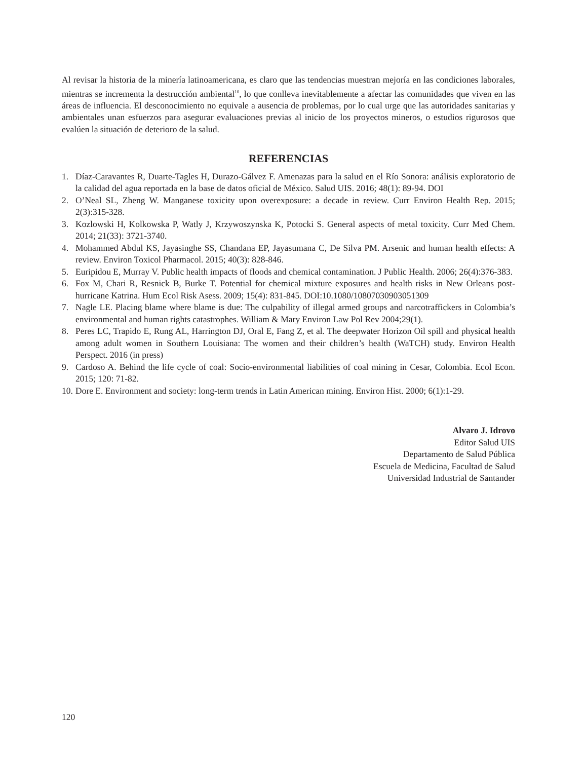Al revisar la historia de la minería latinoamericana, es claro que las tendencias muestran mejoría en las condiciones laborales, mientras se incrementa la destrucción ambiental<sup>10</sup>, lo que conlleva inevitablemente a afectar las comunidades que viven en las áreas de influencia. El desconocimiento no equivale a ausencia de problemas, por lo cual urge que las autoridades sanitarias y ambientales unan esfuerzos para asegurar evaluaciones previas al inicio de los proyectos mineros, o estudios rigurosos que evalúen la situación de deterioro de la salud.
REFERENCIAS
1. Díaz-Caravantes R, Duarte-Tagles H, Durazo-Gálvez F. Amenazas para la salud en el Río Sonora: análisis exploratorio de la calidad del agua reportada en la base de datos oficial de México. Salud UIS. 2016; 48(1): 89-94. DOI
2. O’Neal SL, Zheng W. Manganese toxicity upon overexposure: a decade in review. Curr Environ Health Rep. 2015; 2(3):315-328.
3. Kozlowski H, Kolkowska P, Watly J, Krzywoszynska K, Potocki S. General aspects of metal toxicity. Curr Med Chem. 2014; 21(33): 3721-3740.
4. Mohammed Abdul KS, Jayasinghe SS, Chandana EP, Jayasumana C, De Silva PM. Arsenic and human health effects: A review. Environ Toxicol Pharmacol. 2015; 40(3): 828-846.
5. Euripidou E, Murray V. Public health impacts of floods and chemical contamination. J Public Health. 2006; 26(4):376-383.
6. Fox M, Chari R, Resnick B, Burke T. Potential for chemical mixture exposures and health risks in New Orleans post-hurricane Katrina. Hum Ecol Risk Asess. 2009; 15(4): 831-845. DOI:10.1080/10807030903051309
7. Nagle LE. Placing blame where blame is due: The culpability of illegal armed groups and narcotraffickers in Colombia’s environmental and human rights catastrophes. William & Mary Environ Law Pol Rev 2004;29(1).
8. Peres LC, Trapido E, Rung AL, Harrington DJ, Oral E, Fang Z, et al. The deepwater Horizon Oil spill and physical health among adult women in Southern Louisiana: The women and their children’s health (WaTCH) study. Environ Health Perspect. 2016 (in press)
9. Cardoso A. Behind the life cycle of coal: Socio-environmental liabilities of coal mining in Cesar, Colombia. Ecol Econ. 2015; 120: 71-82.
10. Dore E. Environment and society: long-term trends in Latin American mining. Environ Hist. 2000; 6(1):1-29.
Alvaro J. Idrovo
Editor Salud UIS
Departamento de Salud Pública
Escuela de Medicina, Facultad de Salud
Universidad Industrial de Santander
120